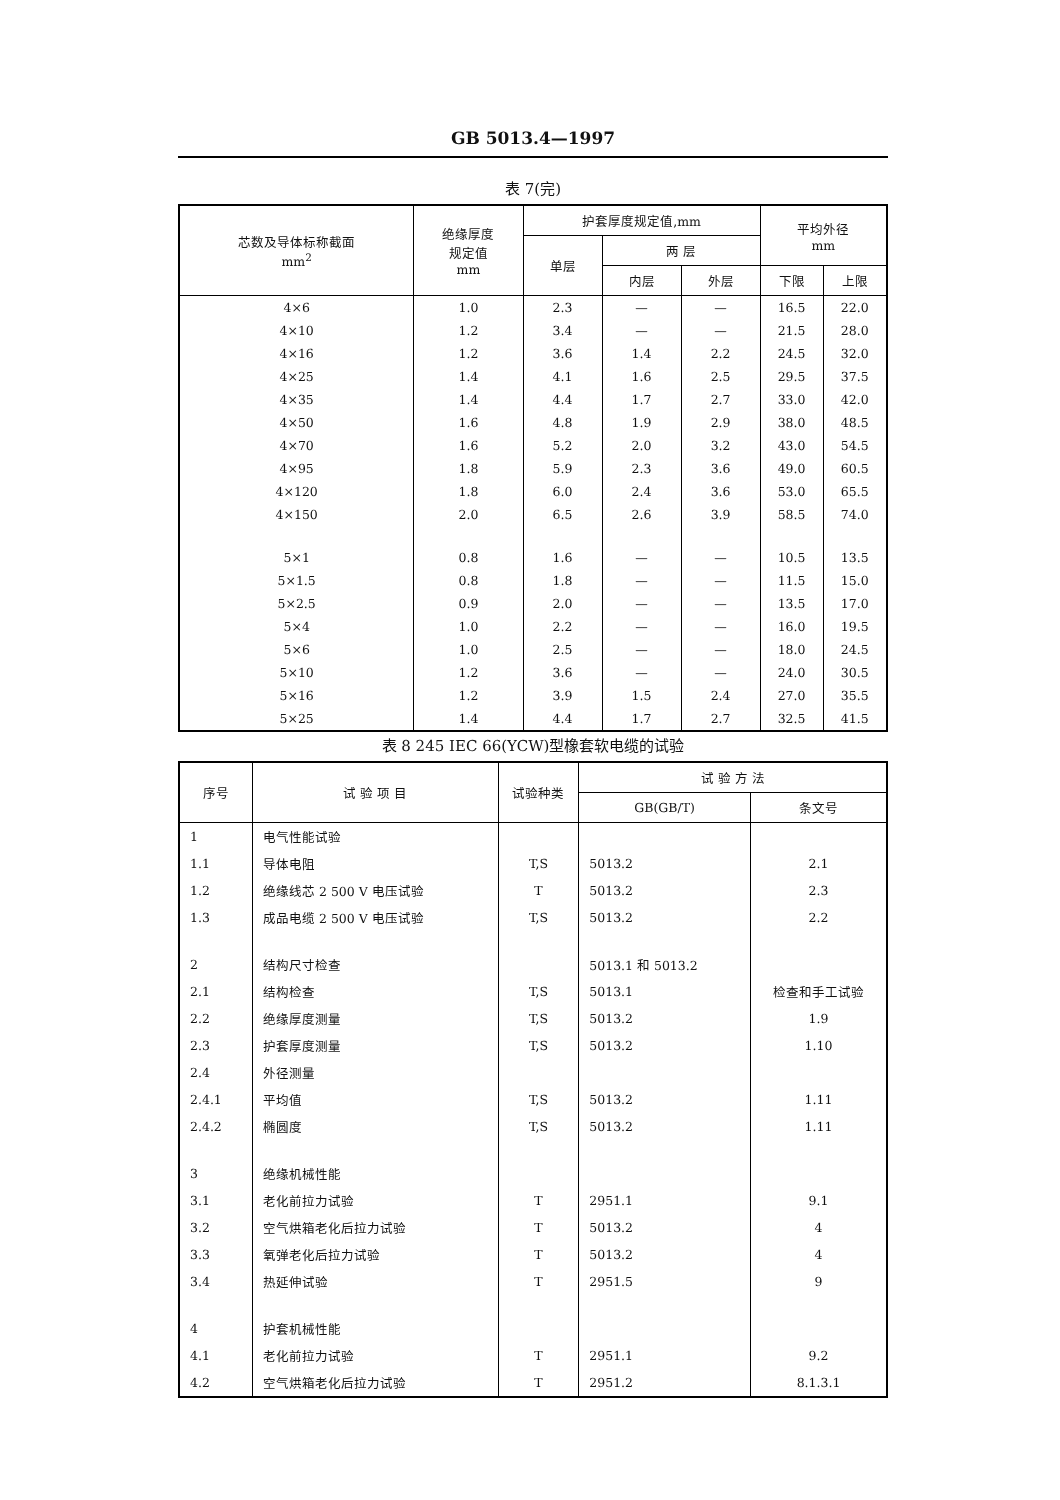GB 5013.4—1997
表 7(完)
| 芯数及导体标称截面 mm<sup>2</sup> | 绝缘厚度 规定值 mm | 护套厚度规定值,mm | | | 平均外径 mm | |
| --- | --- | --- | --- | --- | --- | --- |
| | | 单层 | 两 层 | | | |
| | | | 内层 | 外层 | 下限 | 上限 |
| 4×6 | 1.0 | 2.3 | — | — | 16.5 | 22.0 |
| 4×10 | 1.2 | 3.4 | — | — | 21.5 | 28.0 |
| 4×16 | 1.2 | 3.6 | 1.4 | 2.2 | 24.5 | 32.0 |
| 4×25 | 1.4 | 4.1 | 1.6 | 2.5 | 29.5 | 37.5 |
| 4×35 | 1.4 | 4.4 | 1.7 | 2.7 | 33.0 | 42.0 |
| 4×50 | 1.6 | 4.8 | 1.9 | 2.9 | 38.0 | 48.5 |
| 4×70 | 1.6 | 5.2 | 2.0 | 3.2 | 43.0 | 54.5 |
| 4×95 | 1.8 | 5.9 | 2.3 | 3.6 | 49.0 | 60.5 |
| 4×120 | 1.8 | 6.0 | 2.4 | 3.6 | 53.0 | 65.5 |
| 4×150 | 2.0 | 6.5 | 2.6 | 3.9 | 58.5 | 74.0 |
| 5×1 | 0.8 | 1.6 | — | — | 10.5 | 13.5 |
| 5×1.5 | 0.8 | 1.8 | — | — | 11.5 | 15.0 |
| 5×2.5 | 0.9 | 2.0 | — | — | 13.5 | 17.0 |
| 5×4 | 1.0 | 2.2 | — | — | 16.0 | 19.5 |
| 5×6 | 1.0 | 2.5 | — | — | 18.0 | 24.5 |
| 5×10 | 1.2 | 3.6 | — | — | 24.0 | 30.5 |
| 5×16 | 1.2 | 3.9 | 1.5 | 2.4 | 27.0 | 35.5 |
| 5×25 | 1.4 | 4.4 | 1.7 | 2.7 | 32.5 | 41.5 |
表 8 245 IEC 66(YCW)型橡套软电缆的试验
| 序号 | 试 验 项 目 | 试验种类 | 试 验 方 法 | |
| --- | --- | --- | --- | --- |
| | | | GB(GB/T) | 条文号 |
| 1 | 电气性能试验 | | | |
| 1.1 | 导体电阻 | T,S | 5013.2 | 2.1 |
| 1.2 | 绝缘线芯 2 500 V 电压试验 | T | 5013.2 | 2.3 |
| 1.3 | 成品电缆 2 500 V 电压试验 | T,S | 5013.2 | 2.2 |
| 2 | 结构尺寸检查 | | 5013.1 和 5013.2 | |
| 2.1 | 结构检查 | T,S | 5013.1 | 检查和手工试验 |
| 2.2 | 绝缘厚度测量 | T,S | 5013.2 | 1.9 |
| 2.3 | 护套厚度测量 | T,S | 5013.2 | 1.10 |
| 2.4 | 外径测量 | | | |
| 2.4.1 | 平均值 | T,S | 5013.2 | 1.11 |
| 2.4.2 | 椭圆度 | T,S | 5013.2 | 1.11 |
| 3 | 绝缘机械性能 | | | |
| 3.1 | 老化前拉力试验 | T | 2951.1 | 9.1 |
| 3.2 | 空气烘箱老化后拉力试验 | T | 5013.2 | 4 |
| 3.3 | 氧弹老化后拉力试验 | T | 5013.2 | 4 |
| 3.4 | 热延伸试验 | T | 2951.5 | 9 |
| 4 | 护套机械性能 | | | |
| 4.1 | 老化前拉力试验 | T | 2951.1 | 9.2 |
| 4.2 | 空气烘箱老化后拉力试验 | T | 2951.2 | 8.1.3.1 |